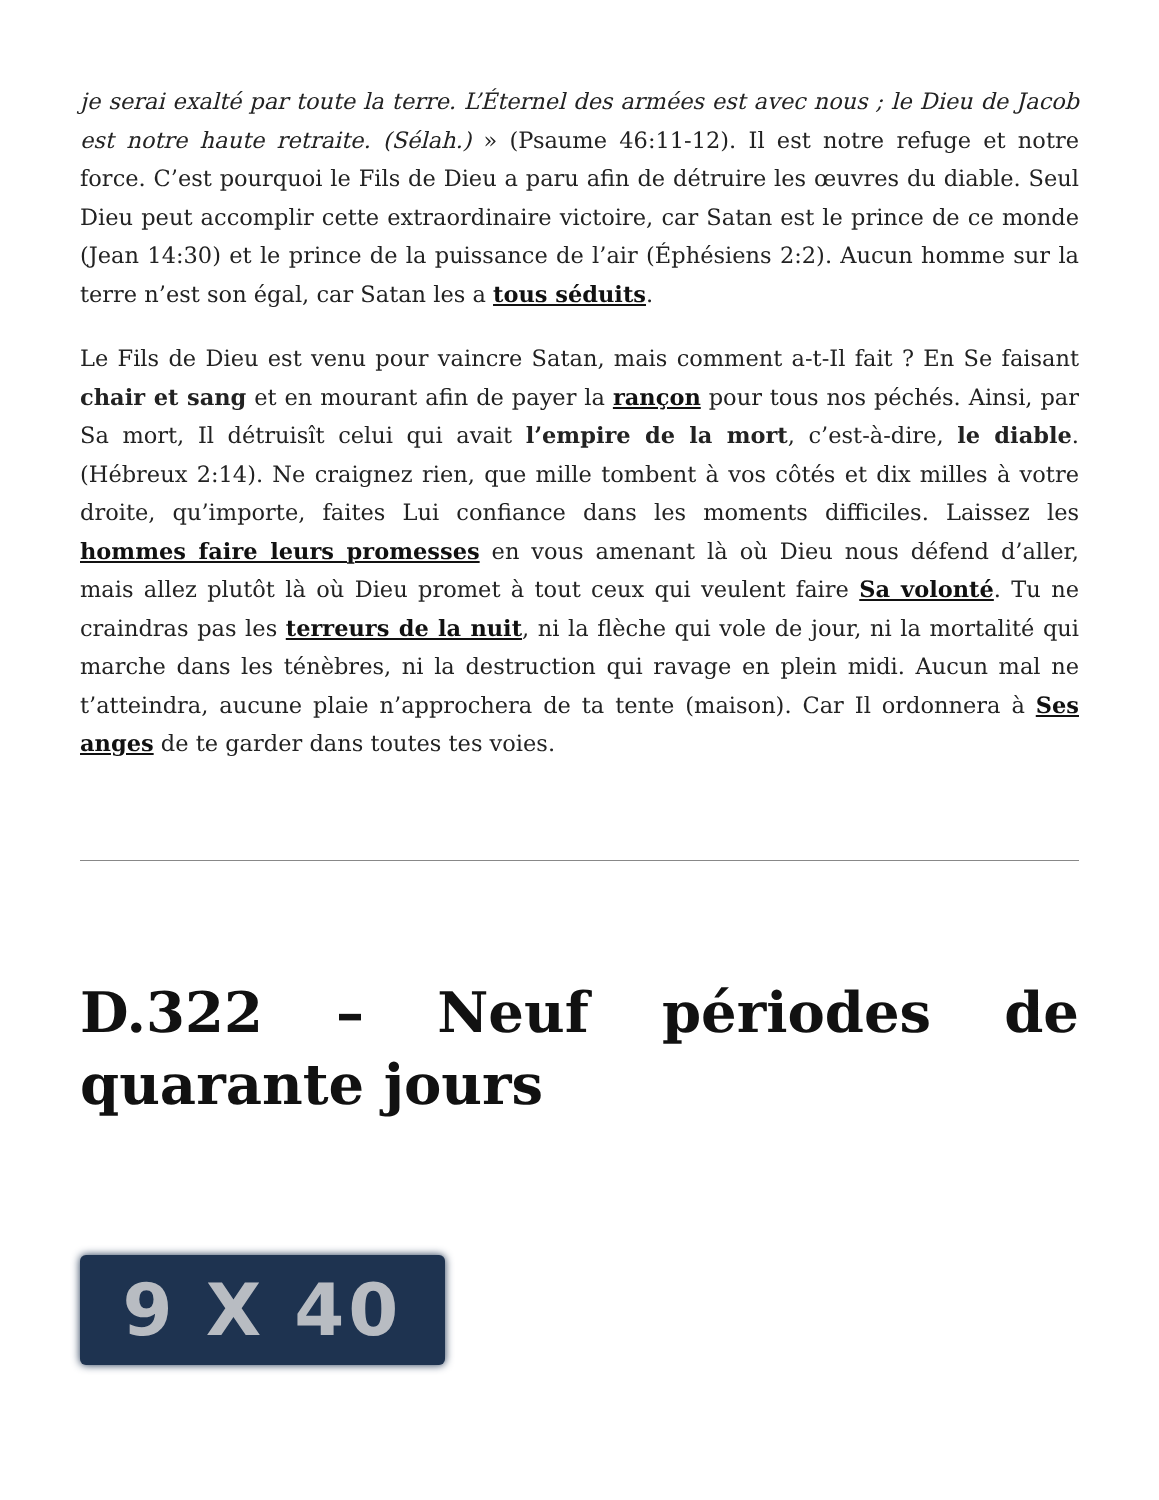je serai exalté par toute la terre. L’Éternel des armées est avec nous ; le Dieu de Jacob est notre haute retraite. (Sélah.) » (Psaume 46:11-12). Il est notre refuge et notre force. C’est pourquoi le Fils de Dieu a paru afin de détruire les œuvres du diable. Seul Dieu peut accomplir cette extraordinaire victoire, car Satan est le prince de ce monde (Jean 14:30) et le prince de la puissance de l’air (Éphésiens 2:2). Aucun homme sur la terre n’est son égal, car Satan les a tous séduits.
Le Fils de Dieu est venu pour vaincre Satan, mais comment a-t-Il fait ? En Se faisant chair et sang et en mourant afin de payer la rançon pour tous nos péchés. Ainsi, par Sa mort, Il détruisît celui qui avait l’empire de la mort, c’est-à-dire, le diable. (Hébreux 2:14). Ne craignez rien, que mille tombent à vos côtés et dix milles à votre droite, qu’importe, faites Lui confiance dans les moments difficiles. Laissez les hommes faire leurs promesses en vous amenant là où Dieu nous défend d’aller, mais allez plutôt là où Dieu promet à tout ceux qui veulent faire Sa volonté. Tu ne craindras pas les terreurs de la nuit, ni la flèche qui vole de jour, ni la mortalité qui marche dans les ténèbres, ni la destruction qui ravage en plein midi. Aucun mal ne t’atteindra, aucune plaie n’approchera de ta tente (maison). Car Il ordonnera à Ses anges de te garder dans toutes tes voies.
D.322 – Neuf périodes de quarante jours
9 X 40